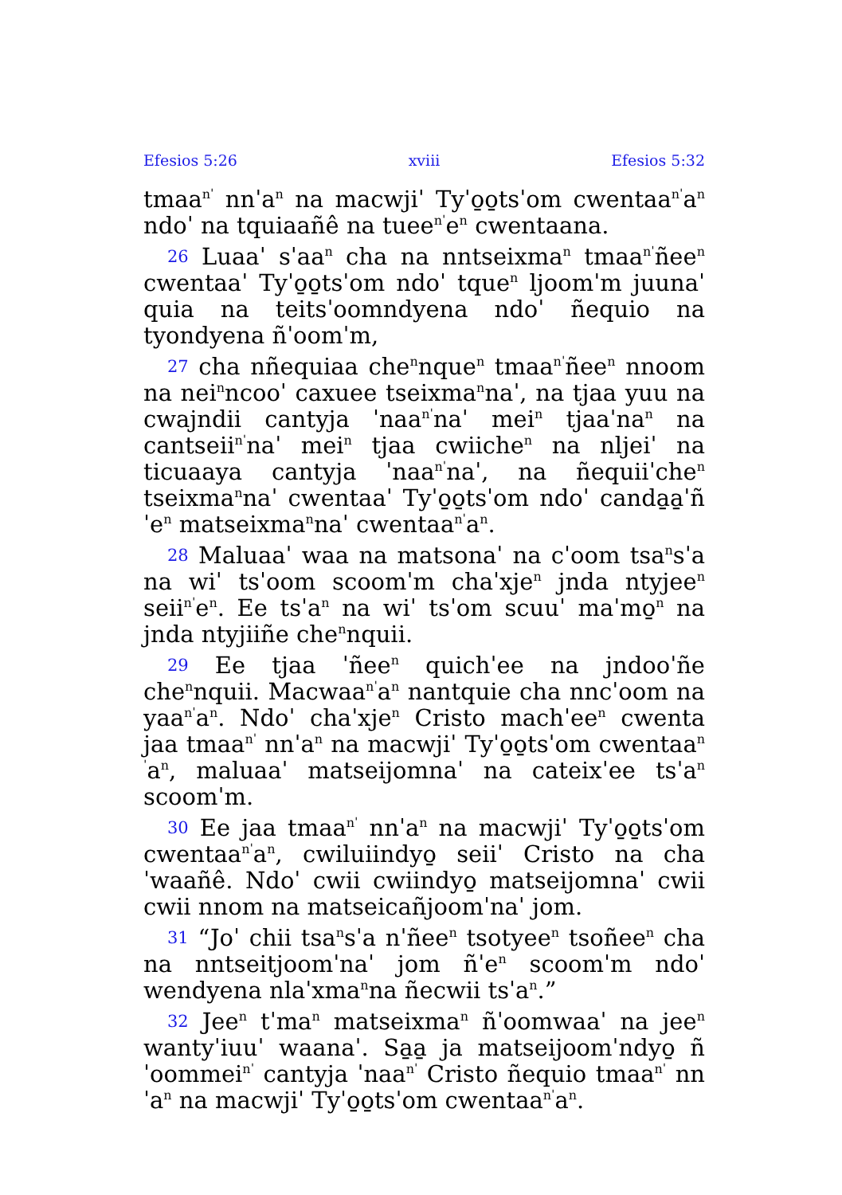Efesios 5:26 xviii Efesios 5:32
tmaa<sup>nˈ</sup> nnˈa<sup>n</sup> na macwjiˈ Tyˈo̱o̱tsˈom cwentaa<sup>nˈ</sup>a<sup>n</sup> ndoˈ na tquiaañê na tuee<sup>nˈ</sup>e<sup>n</sup> cwentaana.
26 Luaaˈ sˈaa<sup>n</sup> cha na nntseixma<sup>n</sup> tmaa<sup>nˈ</sup>ñee<sup>n</sup> cwentaaˈ Tyˈo̱o̱tsˈom ndoˈ tque<sup>n</sup> ljoomˈm juunaˈ quia na teitsˈoomndyena ndoˈ ñequio na tyondyena ñˈoomˈm,
27 cha nñequiaa che<sup>n</sup>nque<sup>n</sup> tmaa<sup>nˈ</sup>ñee<sup>n</sup> nnoom na nei<sup>n</sup>ncooˈ caxuee tseixma<sup>n</sup>naˈ, na tjaa yuu na cwajndii cantyja ˈnaa<sup>nˈ</sup>naˈ mei<sup>n</sup> tjaaˈna<sup>n</sup> na cantseii<sup>nˈ</sup>naˈ mei<sup>n</sup> tjaa cwiiche<sup>n</sup> na nljeiˈ na ticuaaya cantyja ˈnaa<sup>nˈ</sup>naˈ, na ñequiiˈche<sup>n</sup> tseixma<sup>n</sup>naˈ cwentaaˈ Tyˈo̱o̱tsˈom ndoˈ canda̱a̱ˈñˈe<sup>n</sup> matseixma<sup>n</sup>naˈ cwentaa<sup>nˈ</sup>a<sup>n</sup>.
28 Maluaaˈ waa na matsonaˈ na cˈoom tsa<sup>n</sup>sˈa na wiˈ tsˈoom scoomˈm chaˈxje<sup>n</sup> jnda ntyjee<sup>n</sup> seii<sup>nˈ</sup>e<sup>n</sup>. Ee tsˈa<sup>n</sup> na wiˈ tsˈom scuuˈ maˈmo̱<sup>n</sup> na jnda ntyjiiñe che<sup>n</sup>nquii.
29 Ee tjaa ˈñee<sup>n</sup> quichˈee na jndooˈñe che<sup>n</sup>nquii. Macwaa<sup>nˈ</sup>a<sup>n</sup> nantquie cha nncˈoom na yaa<sup>nˈ</sup>a<sup>n</sup>. Ndoˈ chaˈxje<sup>n</sup> Cristo machˈee<sup>n</sup> cwenta jaa tmaa<sup>nˈ</sup> nnˈa<sup>n</sup> na macwjiˈ Tyˈo̱o̱tsˈom cwentaa<sup>nˈ</sup>a<sup>n</sup>, maluaaˈ matseijomnaˈ na cateixˈee tsˈa<sup>n</sup> scoomˈm.
30 Ee jaa tmaa<sup>nˈ</sup> nnˈa<sup>n</sup> na macwjiˈ Tyˈo̱o̱tsˈom cwentaa<sup>nˈ</sup>a<sup>n</sup>, cwiluiindyo̱ seiiˈ Cristo na chaˈwaañê. Ndoˈ cwii cwiindyo̱ matseijomnaˈ cwii cwii nnom na matseicañjoomˈnaˈ jom.
31 “Joˈ chii tsa<sup>n</sup>sˈa nˈñee<sup>n</sup> tsotyee<sup>n</sup> tsoñee<sup>n</sup> cha na nntseitjoomˈnaˈ jom ñˈe<sup>n</sup> scoomˈm ndoˈ wendyena nlaˈxma<sup>n</sup>na ñecwii tsˈa<sup>n</sup>.”
32 Jee<sup>n</sup> tˈma<sup>n</sup> matseixma<sup>n</sup> ñˈoomwaaˈ na jee<sup>n</sup> wantyˈiuuˈ waanaˈ. Sa̱a̱ ja matseijoomˈndyo̱ ñˈoommei<sup>nˈ</sup> cantyja ˈnaa<sup>nˈ</sup> Cristo ñequio tmaa<sup>nˈ</sup> nnˈa<sup>n</sup> na macwjiˈ Tyˈo̱o̱tsˈom cwentaa<sup>nˈ</sup>a<sup>n</sup>.